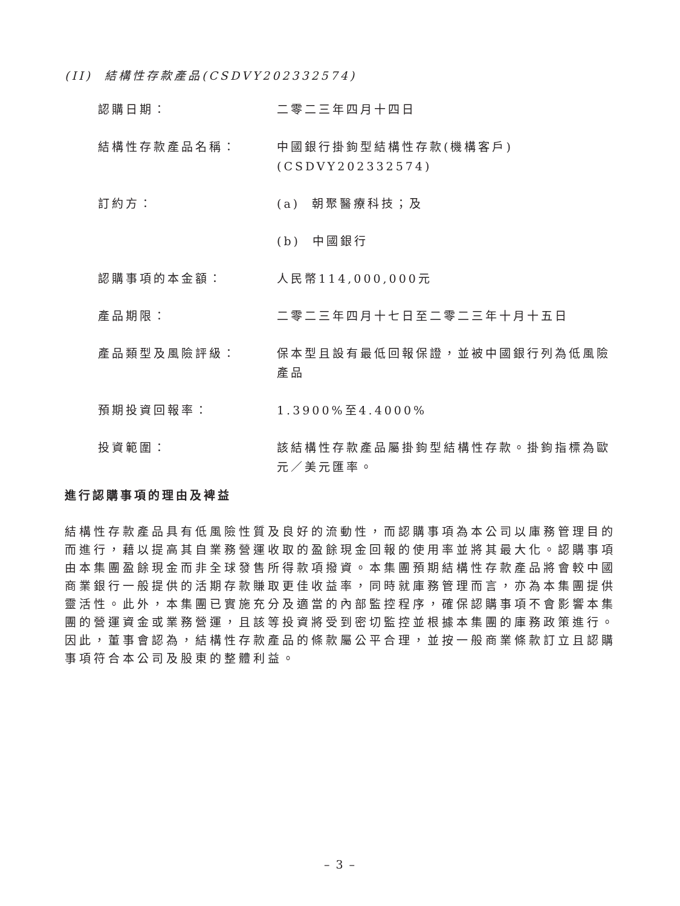(II) 結構性存款產品(CSDVY202332574)
認購日期： 二零二三年四月十四日
結構性存款產品名稱： 中國銀行掛鉤型結構性存款(機構客戶)
(CSDVY202332574)
訂約方： (a) 朝聚醫療科技；及
(b) 中國銀行
認購事項的本金額： 人民幣114,000,000元
產品期限： 二零二三年四月十七日至二零二三年十月十五日
產品類型及風險評級： 保本型且設有最低回報保證，並被中國銀行列為低風險產品
預期投資回報率： 1.3900%至4.4000%
投資範圍： 該結構性存款產品屬掛鉤型結構性存款。掛鉤指標為歐元／美元匯率。
進行認購事項的理由及裨益
結構性存款產品具有低風險性質及良好的流動性，而認購事項為本公司以庫務管理目的而進行，藉以提高其自業務營運收取的盈餘現金回報的使用率並將其最大化。認購事項由本集團盈餘現金而非全球發售所得款項撥資。本集團預期結構性存款產品將會較中國商業銀行一般提供的活期存款賺取更佳收益率，同時就庫務管理而言，亦為本集團提供靈活性。此外，本集團已實施充分及適當的內部監控程序，確保認購事項不會影響本集團的營運資金或業務營運，且該等投資將受到密切監控並根據本集團的庫務政策進行。因此，董事會認為，結構性存款產品的條款屬公平合理，並按一般商業條款訂立且認購事項符合本公司及股東的整體利益。
– 3 –